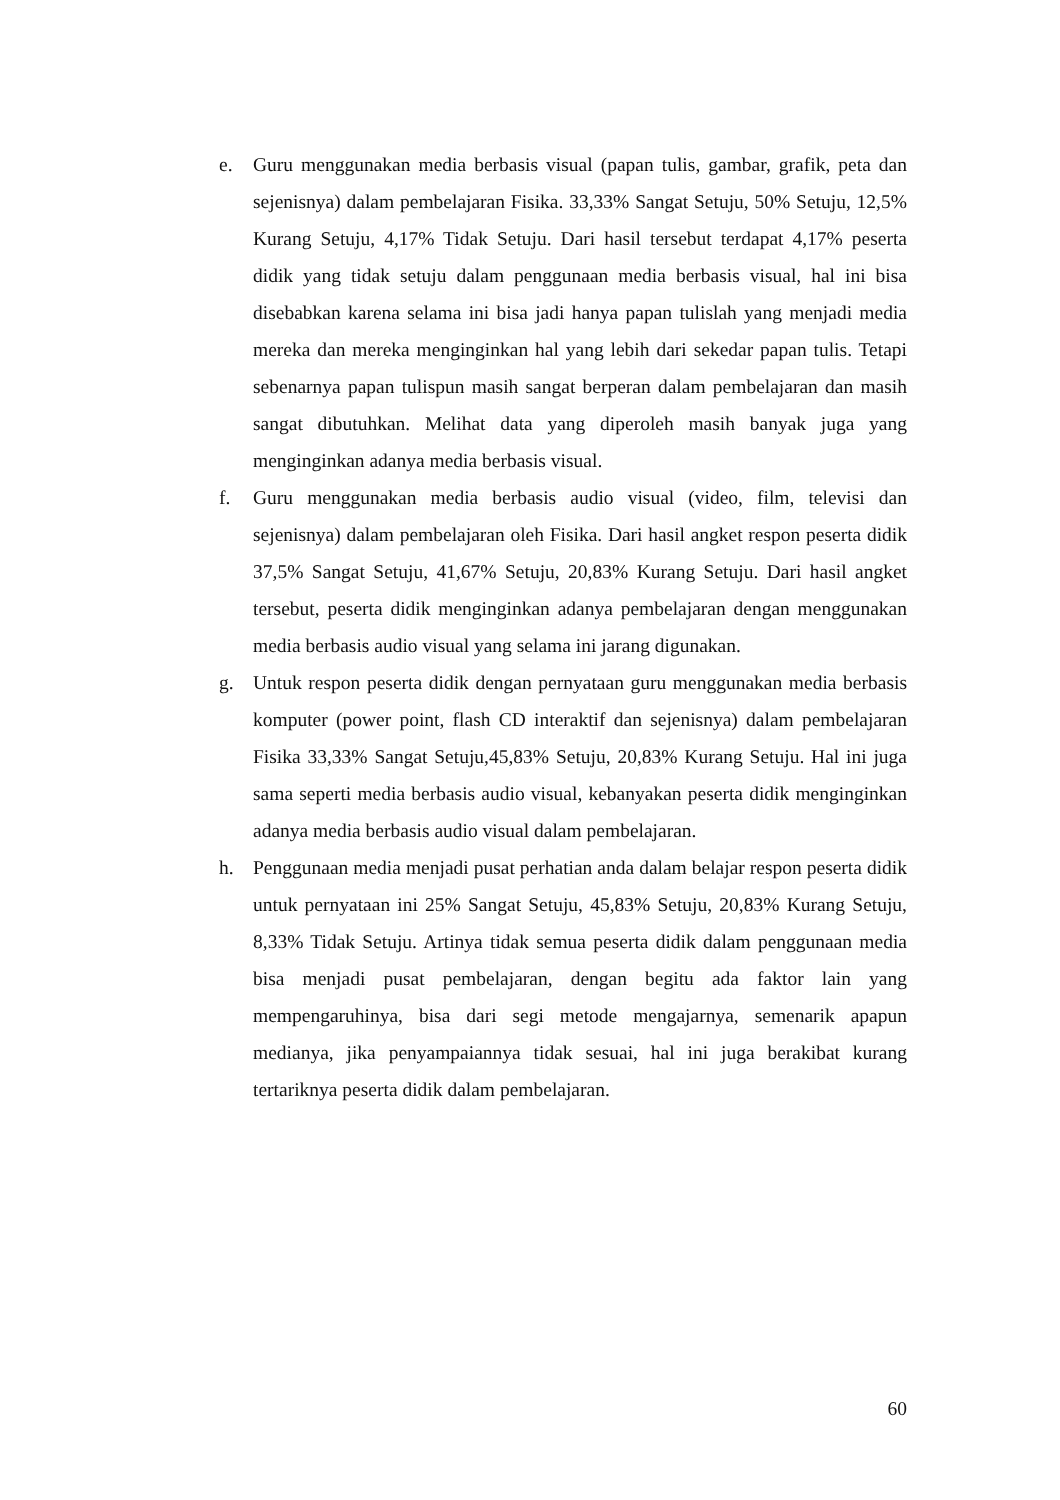e. Guru menggunakan media berbasis visual (papan tulis, gambar, grafik, peta dan sejenisnya) dalam pembelajaran Fisika. 33,33% Sangat Setuju, 50% Setuju, 12,5% Kurang Setuju, 4,17% Tidak Setuju. Dari hasil tersebut terdapat 4,17% peserta didik yang tidak setuju dalam penggunaan media berbasis visual, hal ini bisa disebabkan karena selama ini bisa jadi hanya papan tulislah yang menjadi media mereka dan mereka menginginkan hal yang lebih dari sekedar papan tulis. Tetapi sebenarnya papan tulispun masih sangat berperan dalam pembelajaran dan masih sangat dibutuhkan. Melihat data yang diperoleh masih banyak juga yang menginginkan adanya media berbasis visual.
f. Guru menggunakan media berbasis audio visual (video, film, televisi dan sejenisnya) dalam pembelajaran oleh Fisika. Dari hasil angket respon peserta didik 37,5% Sangat Setuju, 41,67% Setuju, 20,83% Kurang Setuju. Dari hasil angket tersebut, peserta didik menginginkan adanya pembelajaran dengan menggunakan media berbasis audio visual yang selama ini jarang digunakan.
g. Untuk respon peserta didik dengan pernyataan guru menggunakan media berbasis komputer (power point, flash CD interaktif dan sejenisnya) dalam pembelajaran Fisika 33,33% Sangat Setuju,45,83% Setuju, 20,83% Kurang Setuju. Hal ini juga sama seperti media berbasis audio visual, kebanyakan peserta didik menginginkan adanya media berbasis audio visual dalam pembelajaran.
h. Penggunaan media menjadi pusat perhatian anda dalam belajar respon peserta didik untuk pernyataan ini 25% Sangat Setuju, 45,83% Setuju, 20,83% Kurang Setuju, 8,33% Tidak Setuju. Artinya tidak semua peserta didik dalam penggunaan media bisa menjadi pusat pembelajaran, dengan begitu ada faktor lain yang mempengaruhinya, bisa dari segi metode mengajarnya, semenarik apapun medianya, jika penyampaiannya tidak sesuai, hal ini juga berakibat kurang tertariknya peserta didik dalam pembelajaran.
60